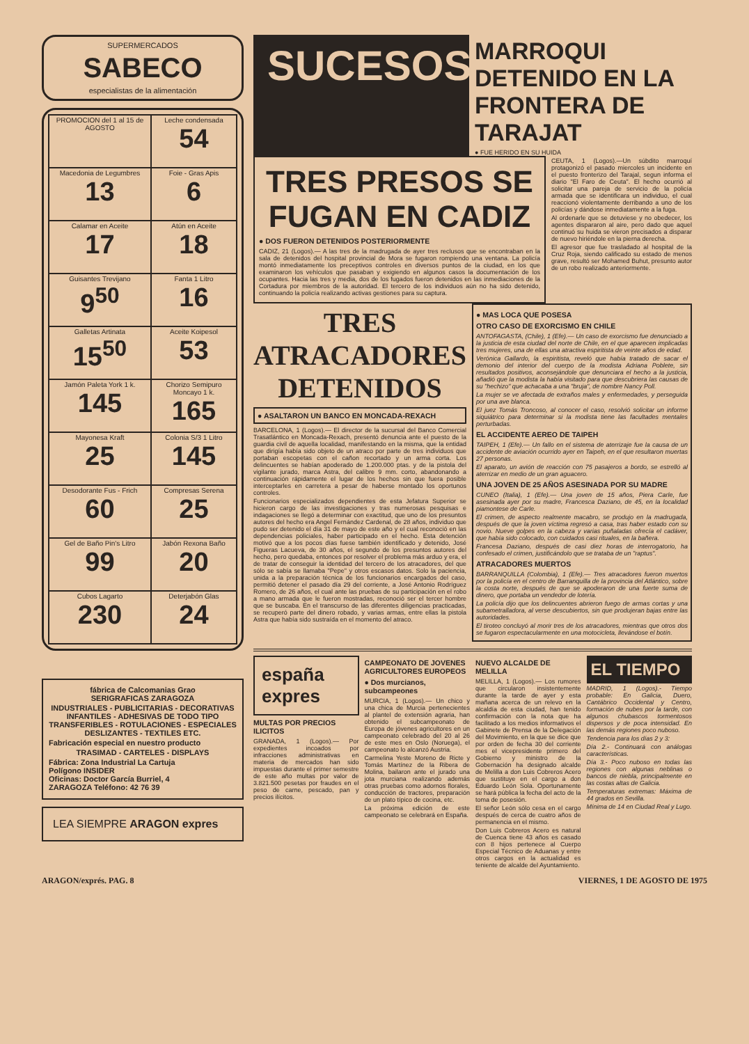SUPERMERCADOS
SABECO
especialistas de la alimentación
| PROMOCION del 1 al 15 de AGOSTO | Leche condensada 54 |
| Macedonia de Legumbres 13 | Foie - Gras Apis 6 |
| Calamar en Aceite 17 | Atún en Aceite 18 |
| Guisantes Trevijano 9<sup>50</sup> | Fanta 1 Litro 16 |
| Galletas Artinata 15<sup>50</sup> | Aceite Koipesol 53 |
| Jamón Paleta York 1 k. 145 | Chorizo Semipuro Moncayo 1 k. 165 |
| Mayonesa Kraft 25 | Colonia S/3 1 Litro 145 |
| Desodorante Fus - Frich 60 | Compresas Serena 25 |
| Gel de Baño Pin's Litro 99 | Jabón Rexona Baño 20 |
| Cubos Lagarto 230 | Deterjabón Glas 24 |
fábrica de Calcomanias Grao
SERIGRAFICAS ZARAGOZA
INDUSTRIALES - PUBLICITARIAS - DECORATIVAS INFANTILES - ADHESIVAS DE TODO TIPO TRANSFERIBLES - ROTULACIONES - ESPECIALES DESLIZANTES - TEXTILES ETC.
Fabricación especial en nuestro producto
TRASIMAD - CARTELES - DISPLAYS
Fábrica: Zona Industrial La Cartuja
Polígono INSIDER
Oficinas: Doctor García Burriel, 4
ZARAGOZA Teléfono: 42 76 39
LEA SIEMPRE ARAGON expres
SUCESOS
MARROQUI DETENIDO EN LA FRONTERA DE TARAJAT
● FUE HERIDO EN SU HUIDA
TRES PRESOS SE FUGAN EN CADIZ
● DOS FUERON DETENIDOS POSTERIORMENTE
CADIZ, 21 (Logos).— A las tres de la madrugada de ayer tres reclusos que se encontraban en la sala de detenidos del hospital provincial de Mora se fugaron rompiendo una ventana. La policía montó inmediatamente los preceptivos controles en diversos puntos de la ciudad, en los que examinaron los vehículos que pasaban y exigiendo en algunos casos la documentación de los ocupantes. Hacia las tres y media, dos de los fugados fueron detenidos en las inmediaciones de la Cortadura por miembros de la autoridad. El tercero de los individuos aún no ha sido detenido, continuando la policía realizando activas gestiones para su captura.
CEUTA, 1 (Logos).—Un súbdito marroquí protagonizó el pasado miercoles un incidente en el puesto fronterizo del Tarajal, segun informa el diario "El Faro de Ceuta". El hecho ocurrió al solicitar una pareja de servicio de la policía armada que se identificara un individuo, el cual reaccionó violentamente derribando a uno de los policías y dándose inmediatamente a la fuga.
Al ordenarle que se detuviese y no obedecer, los agentes dispararon al aire, pero dado que aquel continuó su huida se vieron precisados a disparar de nuevo hiriéndole en la pierna derecha.
El agresor que fue trasladado al hospital de la Cruz Roja, siendo calificado su estado de menos grave, resultó ser Mohamed Buhut, presunto autor de un robo realizado anteriormente.
TRES ATRACADORES DETENIDOS
● ASALTARON UN BANCO EN MONCADA-REXACH
BARCELONA, 1 (Logos).— El director de la sucursal del Banco Comercial Trasatlántico en Moncada-Rexach, presentó denuncia ante el puesto de la guardia civil de aquella localidad, manifestando en la misma, que la entidad que dirigía había sido objeto de un atraco por parte de tres individuos que portaban escopetas con el cañon recortado y un arma corta. Los delincuentes se habían apoderado de 1.200.000 ptas. y de la pistola del vigilante jurado, marca Astra, del calibre 9 mm. corto, abandonando a continuación rápidamente el lugar de los hechos sin que fuera posible interceptarles en carretera a pesar de haberse montado los oportunos controles.
Funcionarios especializados dependientes de esta Jefatura Superior se hicieron cargo de las investigaciones y tras numerosas pesquisas e indagaciones se llegó a determinar con exactitud, que uno de los presuntos autores del hecho era Angel Fernández Cardenal, de 28 años, individuo que pudo ser detenido el día 31 de mayo de este año y el cual reconoció en las dependencias policiales, haber participado en el hecho. Esta detención motivó que a los pocos días fuese también identificado y detenido, José Figueras Lacueva, de 30 años, el segundo de los presuntos autores del hecho, pero quedaba, entonces por resolver el problema más arduo y era, el de tratar de conseguir la identidad del tercero de los atracadores, del que sólo se sabía se llamaba "Pepe" y otros escasos datos. Solo la paciencia, unida a la preparación técnica de los funcionarios encargados del caso, permitió detener el pasado día 29 del corriente, a José Antonio Rodríguez Romero, de 26 años, el cual ante las pruebas de su participación en el robo a mano armada que le fueron mostradas, reconoció ser el tercer hombre que se buscaba. En el transcurso de las diferentes diligencias practicadas, se recuperó parte del dinero robado, y varias armas, entre ellas la pistola Astra que había sido sustraída en el momento del atraco.
● MAS LOCA QUE POSESA
OTRO CASO DE EXORCISMO EN CHILE
ANTOFAGASTA, (Chile), 1 (Efe).— Un caso de exorcismo fue denunciado a la justicia de esta ciudad del norte de Chile, en el que aparecen implicadas tres mujeres, una de ellas una atractiva espiritista de veinte años de edad.
Verónica Gallardo, la espiritista, reveló que había tratado de sacar el demonio del interior del cuerpo de la modista Adriana Poblete, sin resultados positivos, aconsejándole que denunciara el hecho a la justicia, añadió que la modista la había visitado para que descubriera las causas de su "hechizo" que achacaba a una "bruja", de nombre Nancy Poll.
La mujer se ve afectada de extraños males y enfermedades, y perseguida por una ave blanca.
El juez Tomás Troncoso, al conocer el caso, resolvió solicitar un informe siquiátrico para determinar si la modista tiene las facultades mentales perturbadas.
EL ACCIDENTE AEREO DE TAIPEH
TAIPEH, 1 (Efe).— Un fallo en el sistema de aterrizaje fue la causa de un accidente de aviación ocurrido ayer en Taipeh, en el que resultaron muertas 27 personas.
El aparato, un avión de reacción con 75 pasajeros a bordo, se estrelló al aterrizar en medio de un gran aguacero.
UNA JOVEN DE 25 AÑOS ASESINADA POR SU MADRE
CUNEO (Italia), 1 (Efe).— Una joven de 15 años, Piera Carle, fue asesinada ayer por su madre, Francesca Daziano, de 45, en la localidad piamontese de Carle.
El crimen, de aspecto realmente macabro, se produjo en la madrugada, después de que la joven víctima regresó a casa, tras haber estado con su novio. Nueve golpes en la cabeza y varias puñaladas ofrecía el cadáver, que había sido colocado, con cuidados casi rituales, en la bañera.
Francesa Daziano, después de casi diez horas de interrogatorio, ha confesado el crimen, justificándolo que se trataba de un "raptus".
ATRACADORES MUERTOS
BARRANQUILLA (Colombia), 1 (Efe).— Tres atracadores fueron muertos por la policía en el centro de Barranquilla de la provincia del Atlántico, sobre la costa norte, después de que se apoderaron de una fuerte suma de dinero, que portaba un vendedor de lotería.
La policía dijo que los delincuentes abrieron fuego de armas cortas y una subametralladora, al verse descubiertos, sin que produjeran bajas entre las autoridades.
El tiroteo concluyó al morir tres de los atracadores, mientras que otros dos se fugaron espectacularmente en una motocicleta, llevándose el botín.
españa expres
MULTAS POR PRECIOS ILICITOS
GRANADA, 1 (Logos).— Por expedientes incoados por infracciones administrativas en materia de mercados han sido impuestas durante el primer semestre de este año multas por valor de 3.821.500 pesetas por fraudes en el peso de carne, pescado, pan y precios ilícitos.
CAMPEONATO DE JOVENES AGRICULTORES EUROPEOS
● Dos murcianos, subcampeones
MURCIA, 1 (Logos).— Un chico y una chica de Murcia pertenecientes al plantel de extensión agraria, han obtenido el subcampeonato de Europa de jóvenes agricultores en un campeonato celebrado del 20 al 26 de este mes en Oslo (Noruega), el campeonato lo alcanzó Austria.
Carmelina Yeste Moreno de Ricte y Tomás Martínez de la Ribera de Molina, bailaron ante el jurado una jota murciana realizando además otras pruebas como adornos florales, conducción de tractores, preparación de un plato típico de cocina, etc.
La próxima edición de este campeonato se celebrará en España.
NUEVO ALCALDE DE MELILLA
MELILLA, 1 (Logos).— Los rumores que circularon insistentemente durante la tarde de ayer y esta mañana acerca de un relevo en la alcaldía de esta ciudad, han tenido confirmación con la nota que ha facilitado a los medios informativos el Gabinete de Prensa de la Delegación del Movimiento, en la que se dice que por orden de fecha 30 del corriente mes el vicepresidente primero del Gobierno y ministro de la Gobernación ha designado alcalde de Melilla a don Luis Cobreros Acero que sustituye en el cargo a don Eduardo León Sola. Oportunamente se hará pública la fecha del acto de la toma de posesión.
El señor León sólo cesa en el cargo después de cerca de cuatro años de permanencia en el mismo.
Don Luis Cobreros Acero es natural de Cuenca tiene 43 años es casado con 8 hijos pertenece al Cuerpo Especial Técnico de Aduanas y entre otros cargos en la actualidad es teniente de alcalde del Ayuntamiento.
EL TIEMPO
MADRID, 1 (Logos).- Tiempo probable: En Galicia, Duero, Cantábrico Occidental y Centro, formación de nubes por la tarde, con algunos chubascos tormentosos dispersos y de poca intensidad. En las demás regiones poco nuboso.
Tendencia para los días 2 y 3:
Día 2.- Continuará con análogas características.
Día 3.- Poco nuboso en todas las regiones con algunas neblinas o bancos de niebla, principalmente en las costas altas de Galicia.
Temperaturas extremas: Máxima de 44 grados en Sevilla.
Mínima de 14 en Ciudad Real y Lugo.
ARAGON/exprés. PAG. 8 VIERNES, 1 DE AGOSTO DE 1975